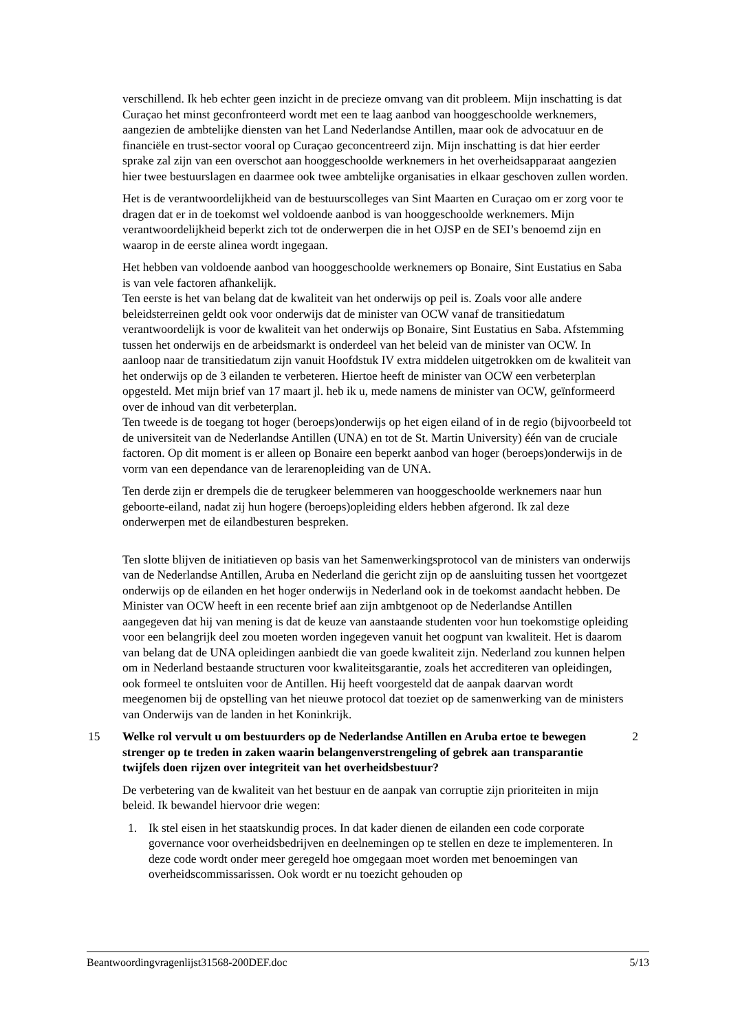verschillend. Ik heb echter geen inzicht in de precieze omvang van dit probleem. Mijn inschatting is dat Curaçao het minst geconfronteerd wordt met een te laag aanbod van hooggeschoolde werknemers, aangezien de ambtelijke diensten van het Land Nederlandse Antillen, maar ook de advocatuur en de financiële en trust-sector vooral op Curaçao geconcentreerd zijn. Mijn inschatting is dat hier eerder sprake zal zijn van een overschot aan hooggeschoolde werknemers in het overheidsapparaat aangezien hier twee bestuurslagen en daarmee ook twee ambtelijke organisaties in elkaar geschoven zullen worden.
Het is de verantwoordelijkheid van de bestuurscolleges van Sint Maarten en Curaçao om er zorg voor te dragen dat er in de toekomst wel voldoende aanbod is van hooggeschoolde werknemers. Mijn verantwoordelijkheid beperkt zich tot de onderwerpen die in het OJSP en de SEI’s benoemd zijn en waarop in de eerste alinea wordt ingegaan.
Het hebben van voldoende aanbod van hooggeschoolde werknemers op Bonaire, Sint Eustatius en Saba is van vele factoren afhankelijk.
Ten eerste is het van belang dat de kwaliteit van het onderwijs op peil is. Zoals voor alle andere beleidsterreinen geldt ook voor onderwijs dat de minister van OCW vanaf de transitiedatum verantwoordelijk is voor de kwaliteit van het onderwijs op Bonaire, Sint Eustatius en Saba. Afstemming tussen het onderwijs en de arbeidsmarkt is onderdeel van het beleid van de minister van OCW. In aanloop naar de transitiedatum zijn vanuit Hoofdstuk IV extra middelen uitgetrokken om de kwaliteit van het onderwijs op de 3 eilanden te verbeteren. Hiertoe heeft de minister van OCW een verbeterplan opgesteld. Met mijn brief van 17 maart jl. heb ik u, mede namens de minister van OCW, geïnformeerd over de inhoud van dit verbeterplan.
Ten tweede is de toegang tot hoger (beroeps)onderwijs op het eigen eiland of in de regio (bijvoorbeeld tot de universiteit van de Nederlandse Antillen (UNA) en tot de St. Martin University) één van de cruciale factoren. Op dit moment is er alleen op Bonaire een beperkt aanbod van hoger (beroeps)onderwijs in de vorm van een dependance van de lerarenopleiding van de UNA.
Ten derde zijn er drempels die de terugkeer belemmeren van hooggeschoolde werknemers naar hun geboorte-eiland, nadat zij hun hogere (beroeps)opleiding elders hebben afgerond. Ik zal deze onderwerpen met de eilandbesturen bespreken.
Ten slotte blijven de initiatieven op basis van het Samenwerkingsprotocol van de ministers van onderwijs van de Nederlandse Antillen, Aruba en Nederland die gericht zijn op de aansluiting tussen het voortgezet onderwijs op de eilanden en het hoger onderwijs in Nederland ook in de toekomst aandacht hebben. De Minister van OCW heeft in een recente brief aan zijn ambtgenoot op de Nederlandse Antillen aangegeven dat hij van mening is dat de keuze van aanstaande studenten voor hun toekomstige opleiding voor een belangrijk deel zou moeten worden ingegeven vanuit het oogpunt van kwaliteit. Het is daarom van belang dat de UNA opleidingen aanbiedt die van goede kwaliteit zijn. Nederland zou kunnen helpen om in Nederland bestaande structuren voor kwaliteitsgarantie, zoals het accrediteren van opleidingen, ook formeel te ontsluiten voor de Antillen. Hij heeft voorgesteld dat de aanpak daarvan wordt meegenomen bij de opstelling van het nieuwe protocol dat toeziet op de samenwerking van de ministers van Onderwijs van de landen in het Koninkrijk.
15 Welke rol vervult u om bestuurders op de Nederlandse Antillen en Aruba ertoe te bewegen strenger op te treden in zaken waarin belangenverstrengeling of gebrek aan transparantie twijfels doen rijzen over integriteit van het overheidsbestuur? 2
De verbetering van de kwaliteit van het bestuur en de aanpak van corruptie zijn prioriteiten in mijn beleid. Ik bewandel hiervoor drie wegen:
1. Ik stel eisen in het staatskundig proces. In dat kader dienen de eilanden een code corporate governance voor overheidsbedrijven en deelnemingen op te stellen en deze te implementeren. In deze code wordt onder meer geregeld hoe omgegaan moet worden met benoemingen van overheidscommissarissen. Ook wordt er nu toezicht gehouden op
Beantwoordingvragenlijst31568-200DEF.doc 5/13